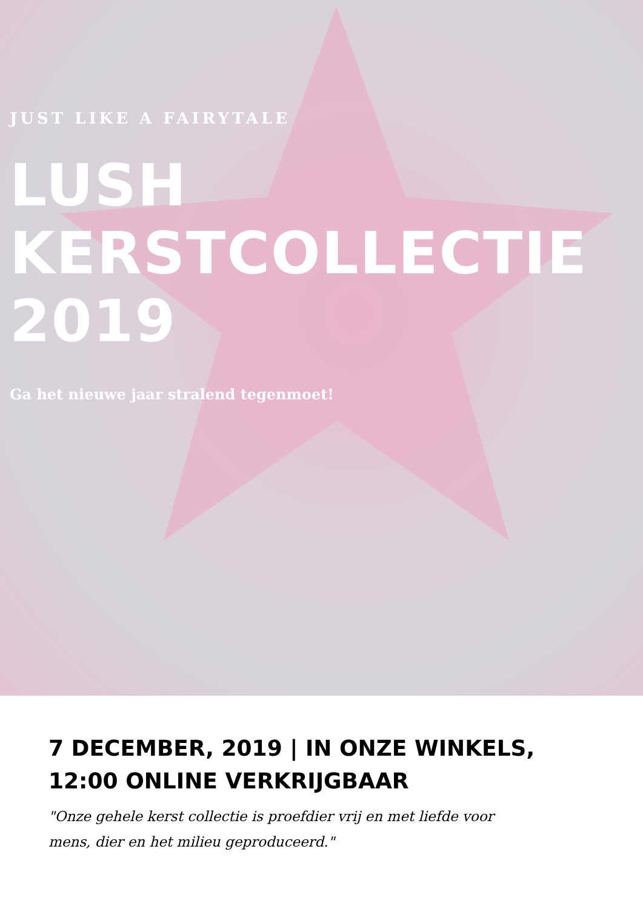JUST LIKE A FAIRYTALE
LUSH
KERSTCOLLECTIE
2019
Ga het nieuwe jaar stralend tegenmoet!
7 DECEMBER, 2019 | IN ONZE WINKELS,
12:00 ONLINE VERKRIJGBAAR
"Onze gehele kerst collectie is proefdier vrij en met liefde voor mens, dier en het milieu geproduceerd."